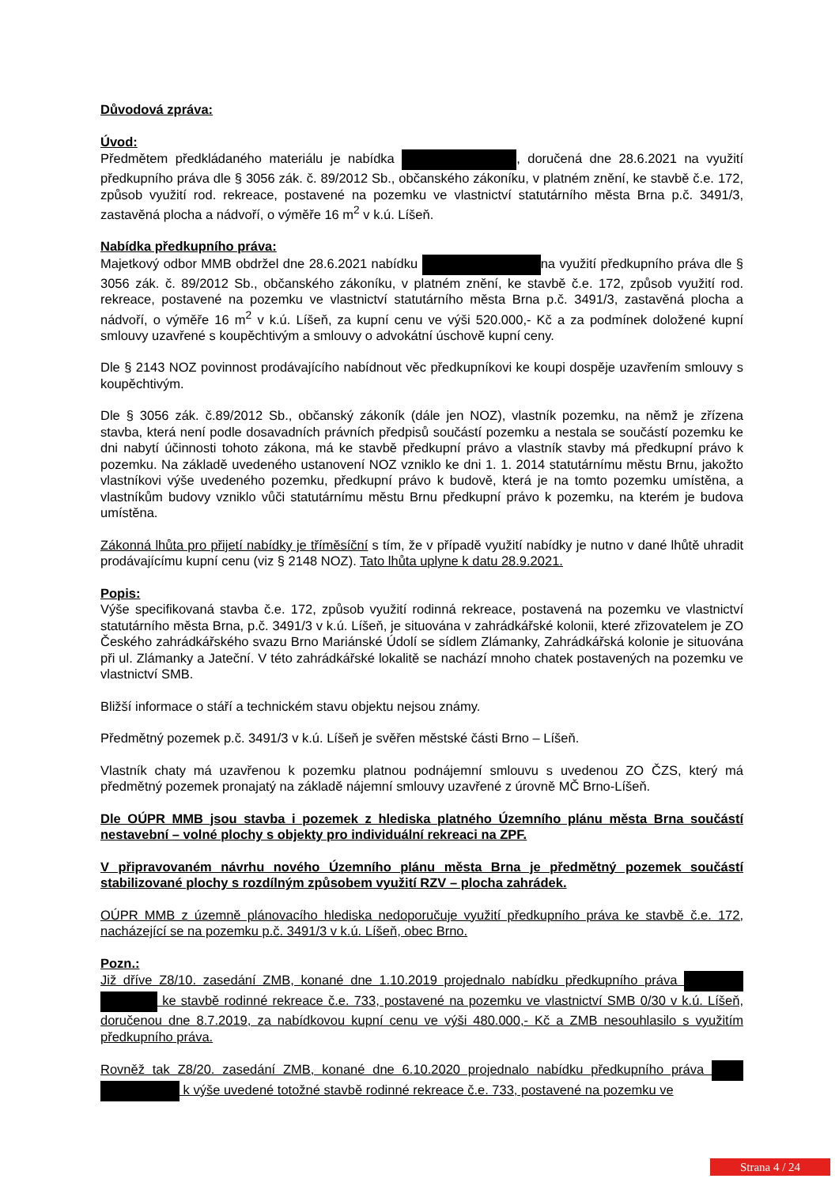Důvodová zpráva:
Úvod:
Předmětem předkládaného materiálu je nabídka , doručená dne 28.6.2021 na využití předkupního práva dle § 3056 zák. č. 89/2012 Sb., občanského zákoníku, v platném znění, ke stavbě č.e. 172, způsob využití rod. rekreace, postavené na pozemku ve vlastnictví statutárního města Brna p.č. 3491/3, zastavěná plocha a nádvoří, o výměře 16 m<sup>2</sup> v k.ú. Líšeň.
Nabídka předkupního práva:
Majetkový odbor MMB obdržel dne 28.6.2021 nabídku na využití předkupního práva dle § 3056 zák. č. 89/2012 Sb., občanského zákoníku, v platném znění, ke stavbě č.e. 172, způsob využití rod. rekreace, postavené na pozemku ve vlastnictví statutárního města Brna p.č. 3491/3, zastavěná plocha a nádvoří, o výměře 16 m<sup>2</sup> v k.ú. Líšeň, za kupní cenu ve výši 520.000,- Kč a za podmínek doložené kupní smlouvy uzavřené s koupěchtivým a smlouvy o advokátní úschově kupní ceny.
Dle § 2143 NOZ povinnost prodávajícího nabídnout věc předkupníkovi ke koupi dospěje uzavřením smlouvy s koupěchtivým.
Dle § 3056 zák. č.89/2012 Sb., občanský zákoník (dále jen NOZ), vlastník pozemku, na němž je zřízena stavba, která není podle dosavadních právních předpisů součástí pozemku a nestala se součástí pozemku ke dni nabytí účinnosti tohoto zákona, má ke stavbě předkupní právo a vlastník stavby má předkupní právo k pozemku. Na základě uvedeného ustanovení NOZ vzniklo ke dni 1. 1. 2014 statutárnímu městu Brnu, jakožto vlastníkovi výše uvedeného pozemku, předkupní právo k budově, která je na tomto pozemku umístěna, a vlastníkům budovy vzniklo vůči statutárnímu městu Brnu předkupní právo k pozemku, na kterém je budova umístěna.
Zákonná lhůta pro přijetí nabídky je tříměsíční s tím, že v případě využití nabídky je nutno v dané lhůtě uhradit prodávajícímu kupní cenu (viz § 2148 NOZ). Tato lhůta uplyne k datu 28.9.2021.
Popis:
Výše specifikovaná stavba č.e. 172, způsob využití rodinná rekreace, postavená na pozemku ve vlastnictví statutárního města Brna, p.č. 3491/3 v k.ú. Líšeň, je situována v zahrádkářské kolonii, které zřizovatelem je ZO Českého zahrádkářského svazu Brno Mariánské Údolí se sídlem Zlámanky, Zahrádkářská kolonie je situována při ul. Zlámanky a Jateční. V této zahrádkářské lokalitě se nachází mnoho chatek postavených na pozemku ve vlastnictví SMB.
Bližší informace o stáří a technickém stavu objektu nejsou známy.
Předmětný pozemek p.č. 3491/3 v k.ú. Líšeň je svěřen městské části Brno – Líšeň.
Vlastník chaty má uzavřenou k pozemku platnou podnájemní smlouvu s uvedenou ZO ČZS, který má předmětný pozemek pronajatý na základě nájemní smlouvy uzavřené z úrovně MČ Brno-Líšeň.
Dle OÚPR MMB jsou stavba i pozemek z hlediska platného Územního plánu města Brna součástí nestavební – volné plochy s objekty pro individuální rekreaci na ZPF.
V připravovaném návrhu nového Územního plánu města Brna je předmětný pozemek součástí stabilizované plochy s rozdílným způsobem využití RZV – plocha zahrádek.
OÚPR MMB z územně plánovacího hlediska nedoporučuje využití předkupního práva ke stavbě č.e. 172, nacházející se na pozemku p.č. 3491/3 v k.ú. Líšeň, obec Brno.
Pozn.:
Již dříve Z8/10. zasedání ZMB, konané dne 1.10.2019 projednalo nabídku předkupního práva ke stavbě rodinné rekreace č.e. 733, postavené na pozemku ve vlastnictví SMB 0/30 v k.ú. Líšeň, doručenou dne 8.7.2019, za nabídkovou kupní cenu ve výši 480.000,- Kč a ZMB nesouhlasilo s využitím předkupního práva.
Rovněž tak Z8/20. zasedání ZMB, konané dne 6.10.2020 projednalo nabídku předkupního práva k výše uvedené totožné stavbě rodinné rekreace č.e. 733, postavené na pozemku ve
Strana 4 / 24